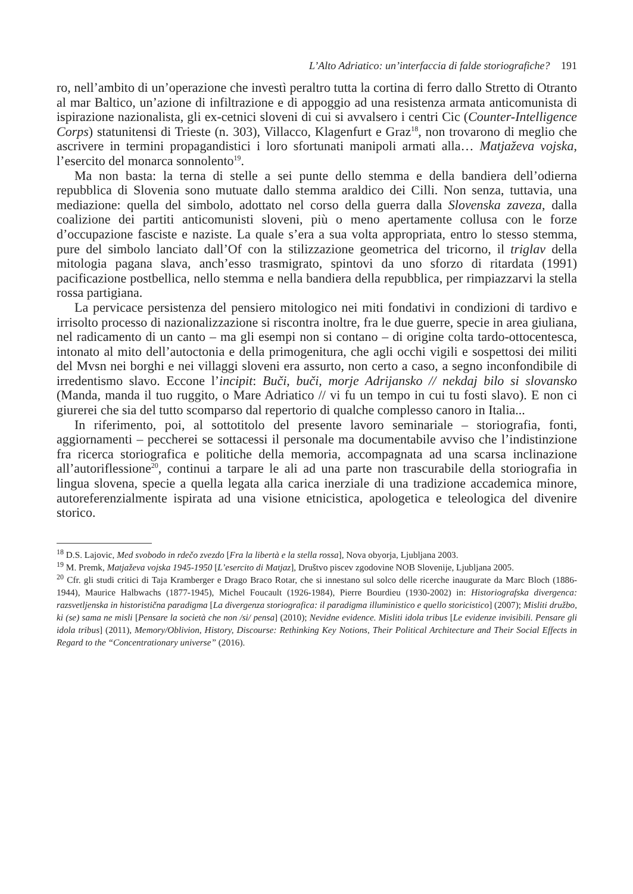L’Alto Adriatico: un’interfaccia di falde storiografiche? 191
ro, nell’ambito di un’operazione che investì peraltro tutta la cortina di ferro dallo Stretto di Otranto al mar Baltico, un’azione di infiltrazione e di appoggio ad una resistenza armata anticomunista di ispirazione nazionalista, gli ex-cetnici sloveni di cui si avvalsero i centri Cic (Counter-Intelligence Corps) statunitensi di Trieste (n. 303), Villacco, Klagenfurt e Graz<sup>18</sup>, non trovarono di meglio che ascrivere in termini propagandistici i loro sfortunati manipoli armati alla… Matjaževa vojska, l’esercito del monarca sonnolento<sup>19</sup>.
Ma non basta: la terna di stelle a sei punte dello stemma e della bandiera dell’odierna repubblica di Slovenia sono mutuate dallo stemma araldico dei Cilli. Non senza, tuttavia, una mediazione: quella del simbolo, adottato nel corso della guerra dalla Slovenska zaveza, dalla coalizione dei partiti anticomunisti sloveni, più o meno apertamente collusa con le forze d’occupazione fasciste e naziste. La quale s’era a sua volta appropriata, entro lo stesso stemma, pure del simbolo lanciato dall’Of con la stilizzazione geometrica del tricorno, il triglav della mitologia pagana slava, anch’esso trasmigrato, spintovi da uno sforzo di ritardata (1991) pacificazione postbellica, nello stemma e nella bandiera della repubblica, per rimpiazzarvi la stella rossa partigiana.
La pervicace persistenza del pensiero mitologico nei miti fondativi in condizioni di tardivo e irrisolto processo di nazionalizzazione si riscontra inoltre, fra le due guerre, specie in area giuliana, nel radicamento di un canto – ma gli esempi non si contano – di origine colta tardo-ottocentesca, intonato al mito dell’autoctonia e della primogenitura, che agli occhi vigili e sospettosi dei militi del Mvsn nei borghi e nei villaggi sloveni era assurto, non certo a caso, a segno inconfondibile di irredentismo slavo. Eccone l’incipit: Buči, buči, morje Adrijansko // nekdaj bilo si slovansko (Manda, manda il tuo ruggito, o Mare Adriatico // vi fu un tempo in cui tu fosti slavo). E non ci giurerei che sia del tutto scomparso dal repertorio di qualche complesso canoro in Italia...
In riferimento, poi, al sottotitolo del presente lavoro seminariale – storiografia, fonti, aggiornamenti – peccherei se sottacessi il personale ma documentabile avviso che l’indistinzione fra ricerca storiografica e politiche della memoria, accompagnata ad una scarsa inclinazione all’autoriflessione<sup>20</sup>, continui a tarpare le ali ad una parte non trascurabile della storiografia in lingua slovena, specie a quella legata alla carica inerziale di una tradizione accademica minore, autoreferenzialmente ispirata ad una visione etnicistica, apologetica e teleologica del divenire storico.
<sup>18</sup> D.S. Lajovic, Med svobodo in rdečo zvezdo [Fra la libertà e la stella rossa], Nova obyorja, Ljubljana 2003.
<sup>19</sup> M. Premk, Matjaževa vojska 1945-1950 [L’esercito di Matjaz], Društvo piscev zgodovine NOB Slovenije, Ljubljana 2005.
<sup>20</sup> Cfr. gli studi critici di Taja Kramberger e Drago Braco Rotar, che si innestano sul solco delle ricerche inaugurate da Marc Bloch (1886-1944), Maurice Halbwachs (1877-1945), Michel Foucault (1926-1984), Pierre Bourdieu (1930-2002) in: Historiografska divergenca: razsvetljenska in historistična paradigma [La divergenza storiografica: il paradigma illuministico e quello storicistico] (2007); Misliti družbo, ki (se) sama ne misli [Pensare la società che non /si/ pensa] (2010); Nevidne evidence. Misliti idola tribus [Le evidenze invisibili. Pensare gli idola tribus] (2011), Memory/Oblivion, History, Discourse: Rethinking Key Notions, Their Political Architecture and Their Social Effects in Regard to the “Concentrationary universe” (2016).